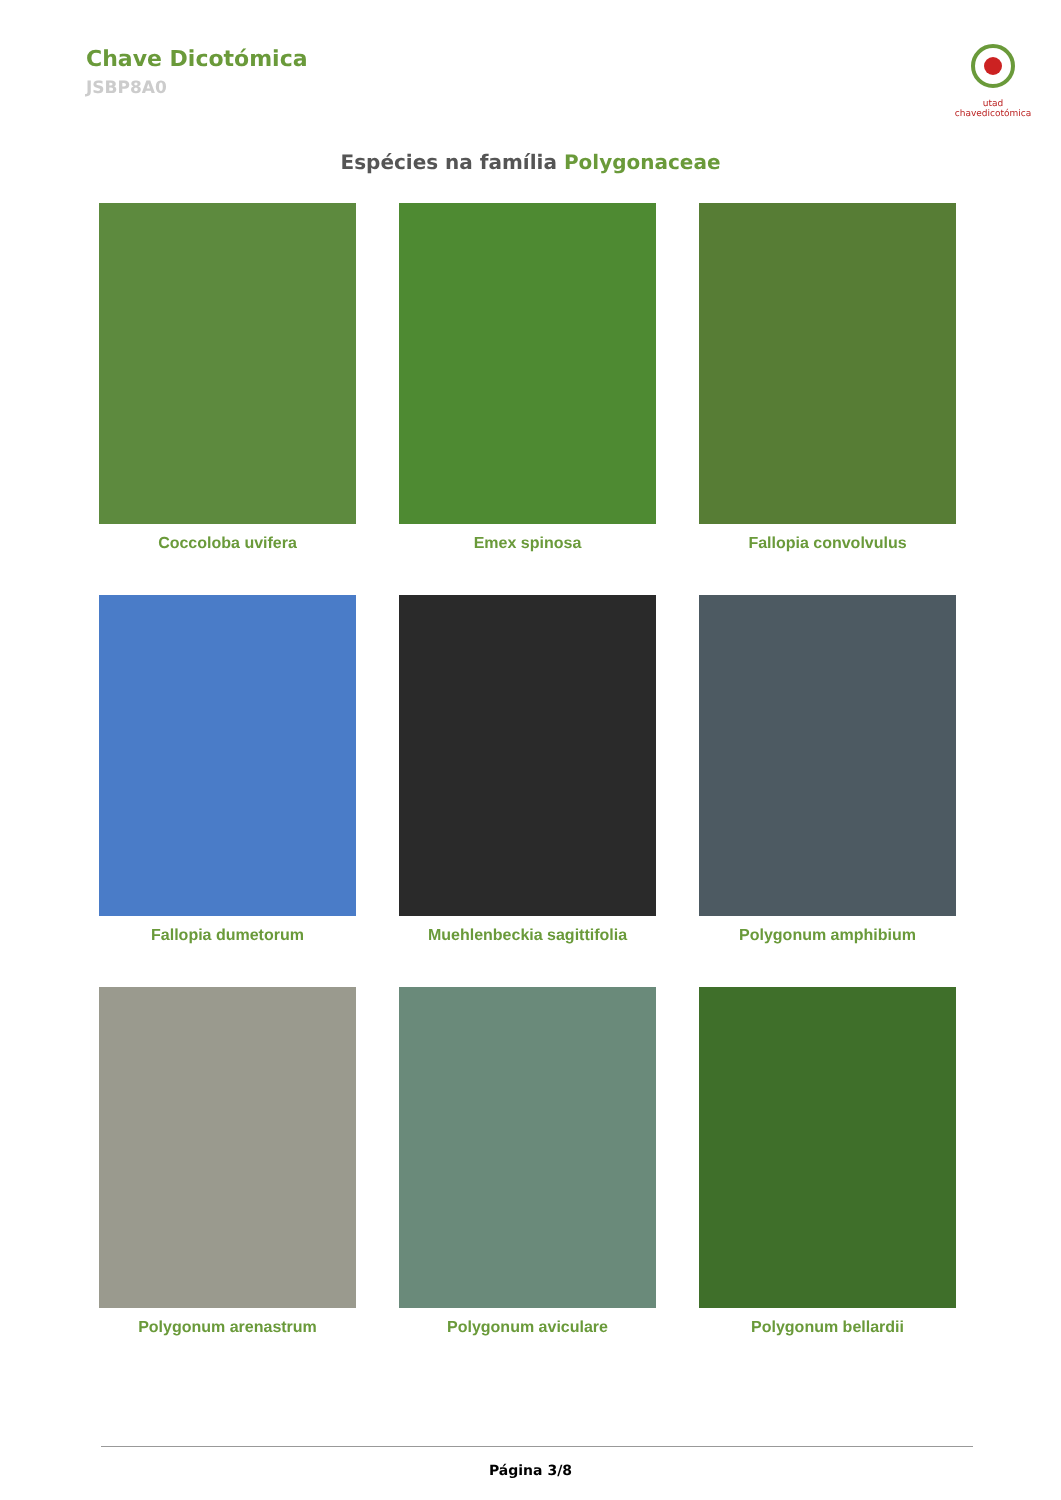Chave Dicotómica
JSBP8A0
utad chavedicotómica
Espécies na família Polygonaceae
Coccoloba uvifera
Emex spinosa
Fallopia convolvulus
Fallopia dumetorum
Muehlenbeckia sagittifolia
Polygonum amphibium
Polygonum arenastrum
Polygonum aviculare
Polygonum bellardii
Página 3/8